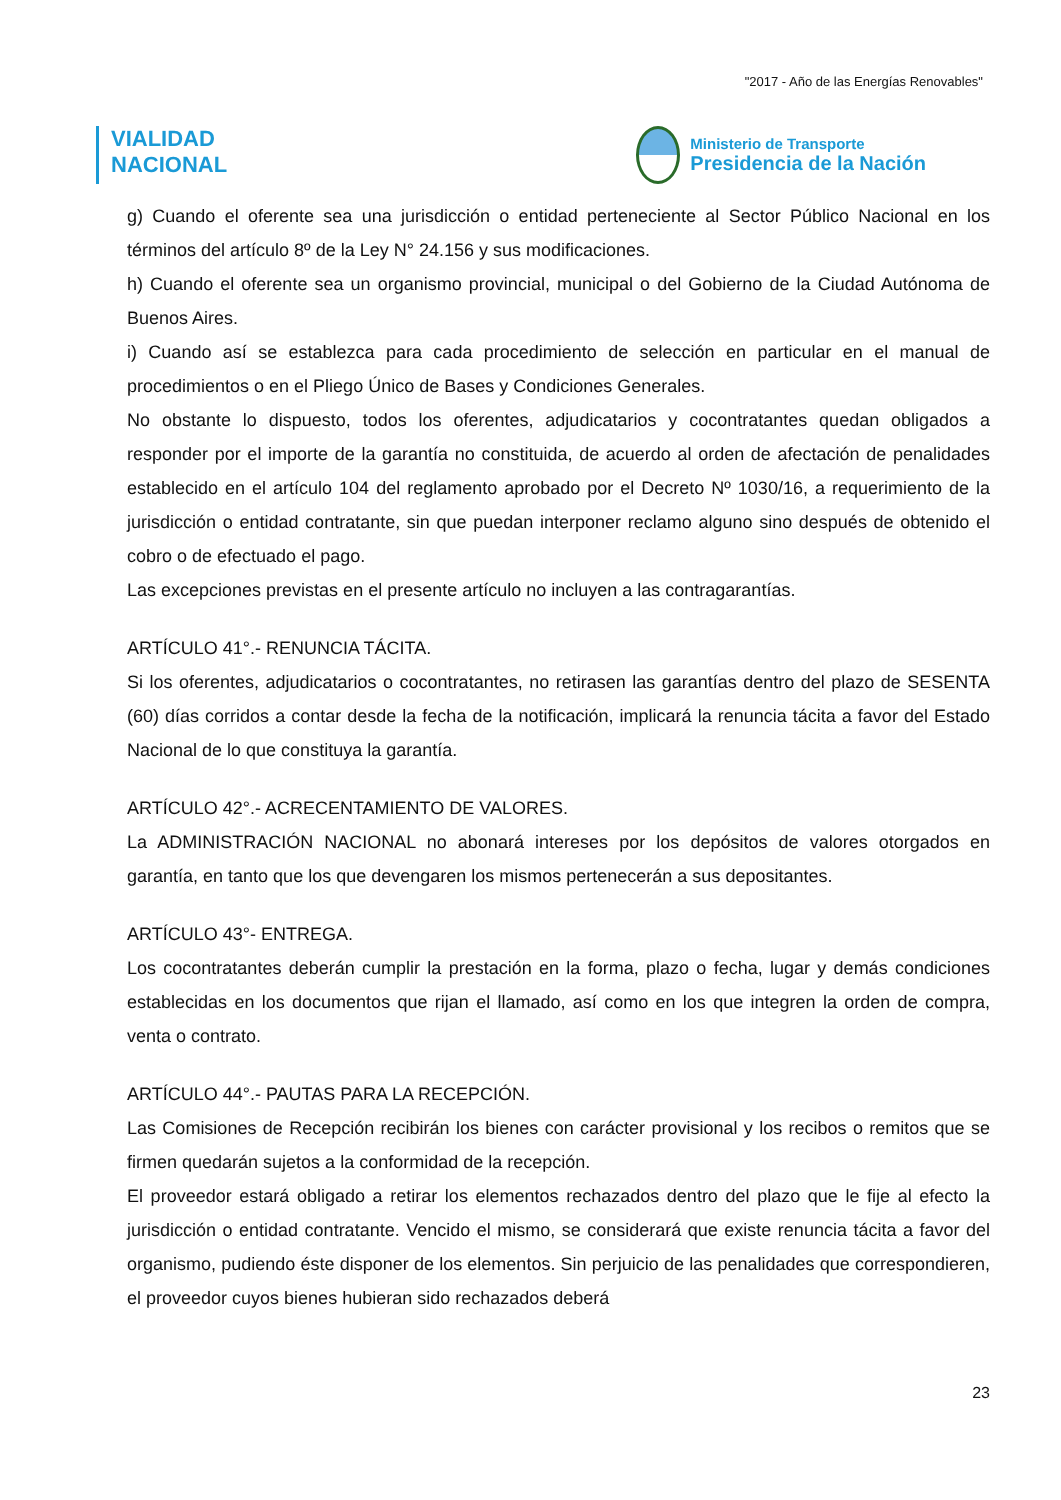"2017 - Año de las Energías Renovables"
VIALIDAD
NACIONAL
Ministerio de Transporte
Presidencia de la Nación
g) Cuando el oferente sea una jurisdicción o entidad perteneciente al Sector Público Nacional en los términos del artículo 8º de la Ley N° 24.156 y sus modificaciones.
h) Cuando el oferente sea un organismo provincial, municipal o del Gobierno de la Ciudad Autónoma de Buenos Aires.
i) Cuando así se establezca para cada procedimiento de selección en particular en el manual de procedimientos o en el Pliego Único de Bases y Condiciones Generales.
No obstante lo dispuesto, todos los oferentes, adjudicatarios y cocontratantes quedan obligados a responder por el importe de la garantía no constituida, de acuerdo al orden de afectación de penalidades establecido en el artículo 104 del reglamento aprobado por el Decreto Nº 1030/16, a requerimiento de la jurisdicción o entidad contratante, sin que puedan interponer reclamo alguno sino después de obtenido el cobro o de efectuado el pago.
Las excepciones previstas en el presente artículo no incluyen a las contragarantías.
ARTÍCULO 41°.- RENUNCIA TÁCITA.
Si los oferentes, adjudicatarios o cocontratantes, no retirasen las garantías dentro del plazo de SESENTA (60) días corridos a contar desde la fecha de la notificación, implicará la renuncia tácita a favor del Estado Nacional de lo que constituya la garantía.
ARTÍCULO 42°.- ACRECENTAMIENTO DE VALORES.
La ADMINISTRACIÓN NACIONAL no abonará intereses por los depósitos de valores otorgados en garantía, en tanto que los que devengaren los mismos pertenecerán a sus depositantes.
ARTÍCULO 43°- ENTREGA.
Los cocontratantes deberán cumplir la prestación en la forma, plazo o fecha, lugar y demás condiciones establecidas en los documentos que rijan el llamado, así como en los que integren la orden de compra, venta o contrato.
ARTÍCULO 44°.- PAUTAS PARA LA RECEPCIÓN.
Las Comisiones de Recepción recibirán los bienes con carácter provisional y los recibos o remitos que se firmen quedarán sujetos a la conformidad de la recepción.
El proveedor estará obligado a retirar los elementos rechazados dentro del plazo que le fije al efecto la jurisdicción o entidad contratante. Vencido el mismo, se considerará que existe renuncia tácita a favor del organismo, pudiendo éste disponer de los elementos. Sin perjuicio de las penalidades que correspondieren, el proveedor cuyos bienes hubieran sido rechazados deberá
23